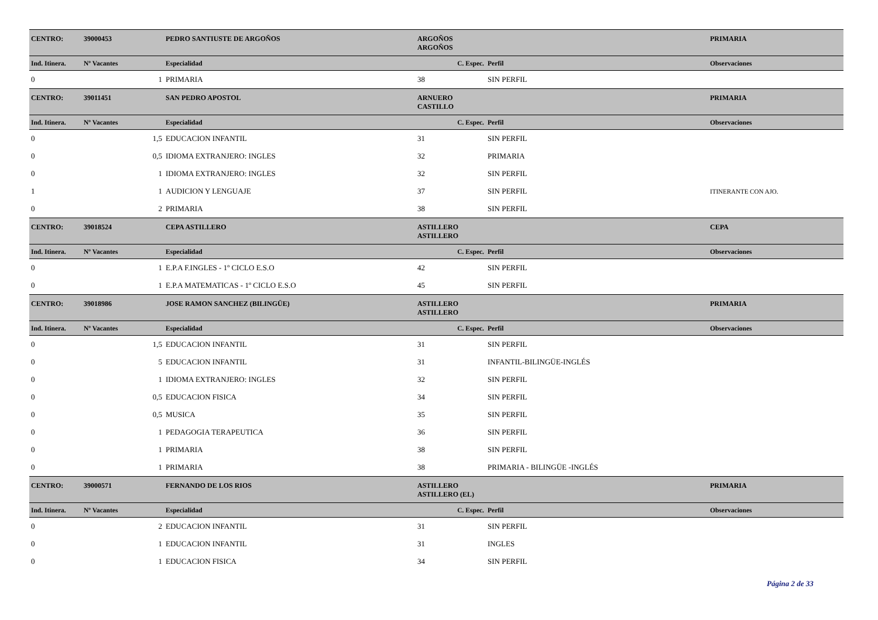| CENTRO: | 39000453 | PEDRO SANTIUSTE DE ARGOÑOS | | ARGOÑOS ARGOÑOS | | PRIMARIA |
| Ind. Itinera. | Nº Vacantes | Especialidad | C. Espec. | | Perfil | Observaciones |
| 0 | 1 | PRIMARIA | | 38 | SIN PERFIL | |
| CENTRO: | 39011451 | SAN PEDRO APOSTOL | | ARNUERO CASTILLO | | PRIMARIA |
| Ind. Itinera. | Nº Vacantes | Especialidad | C. Espec. | | Perfil | Observaciones |
| 0 | 1,5 | EDUCACION INFANTIL | | 31 | SIN PERFIL | |
| 0 | 0,5 | IDIOMA EXTRANJERO: INGLES | | 32 | PRIMARIA | |
| 0 | 1 | IDIOMA EXTRANJERO: INGLES | | 32 | SIN PERFIL | |
| 1 | 1 | AUDICION Y LENGUAJE | | 37 | SIN PERFIL | ITINERANTE CON AJO. |
| 0 | 2 | PRIMARIA | | 38 | SIN PERFIL | |
| CENTRO: | 39018524 | CEPA ASTILLERO | | ASTILLERO ASTILLERO | | CEPA |
| Ind. Itinera. | Nº Vacantes | Especialidad | C. Espec. | | Perfil | Observaciones |
| 0 | 1 | E.P.A F.INGLES - 1º CICLO E.S.O | | 42 | SIN PERFIL | |
| 0 | 1 | E.P.A MATEMATICAS - 1º CICLO E.S.O | | 45 | SIN PERFIL | |
| CENTRO: | 39018986 | JOSE RAMON SANCHEZ (BILINGÜE) | | ASTILLERO ASTILLERO | | PRIMARIA |
| Ind. Itinera. | Nº Vacantes | Especialidad | C. Espec. | | Perfil | Observaciones |
| 0 | 1,5 | EDUCACION INFANTIL | | 31 | SIN PERFIL | |
| 0 | 5 | EDUCACION INFANTIL | | 31 | INFANTIL-BILINGÜE-INGLÉS | |
| 0 | 1 | IDIOMA EXTRANJERO: INGLES | | 32 | SIN PERFIL | |
| 0 | 0,5 | EDUCACION FISICA | | 34 | SIN PERFIL | |
| 0 | 0,5 | MUSICA | | 35 | SIN PERFIL | |
| 0 | 1 | PEDAGOGIA TERAPEUTICA | | 36 | SIN PERFIL | |
| 0 | 1 | PRIMARIA | | 38 | SIN PERFIL | |
| 0 | 1 | PRIMARIA | | 38 | PRIMARIA - BILINGÜE -INGLÉS | |
| CENTRO: | 39000571 | FERNANDO DE LOS RIOS | | ASTILLERO ASTILLERO (EL) | | PRIMARIA |
| Ind. Itinera. | Nº Vacantes | Especialidad | C. Espec. | | Perfil | Observaciones |
| 0 | 2 | EDUCACION INFANTIL | | 31 | SIN PERFIL | |
| 0 | 1 | EDUCACION INFANTIL | | 31 | INGLES | |
| 0 | 1 | EDUCACION FISICA | | 34 | SIN PERFIL | |
Página 2 de 33